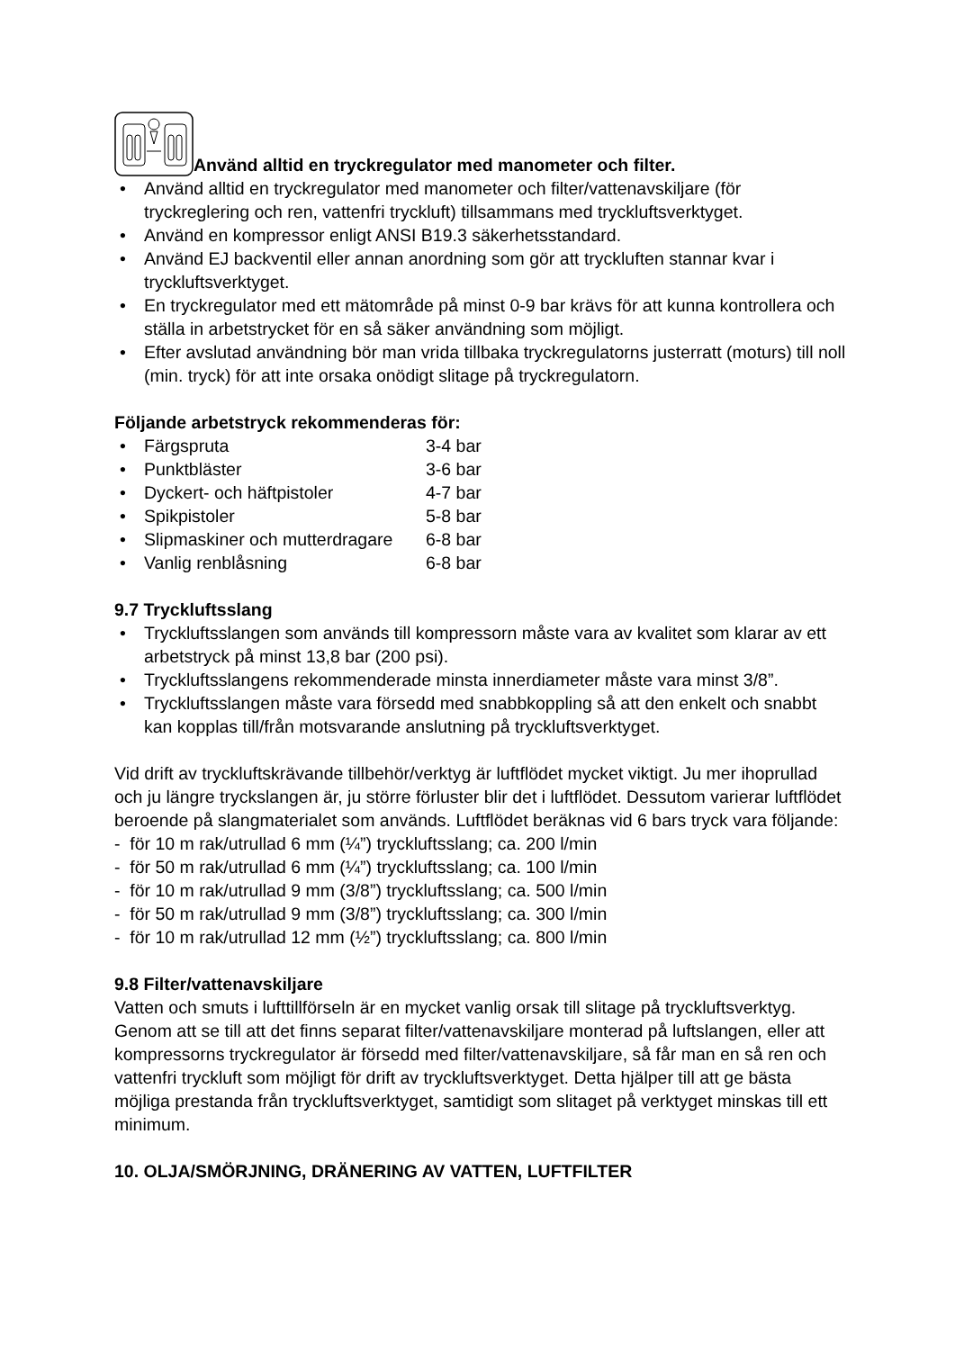Använd alltid en tryckregulator med manometer och filter.
• Använd alltid en tryckregulator med manometer och filter/vattenavskiljare (för tryckreglering och ren, vattenfri tryckluft) tillsammans med tryckluftsverktyget.
• Använd en kompressor enligt ANSI B19.3 säkerhetsstandard.
• Använd EJ backventil eller annan anordning som gör att tryckluften stannar kvar i tryckluftsverktyget.
• En tryckregulator med ett mätområde på minst 0-9 bar krävs för att kunna kontrollera och ställa in arbetstrycket för en så säker användning som möjligt.
• Efter avslutad användning bör man vrida tillbaka tryckregulatorns justerratt (moturs) till noll (min. tryck) för att inte orsaka onödigt slitage på tryckregulatorn.
Följande arbetstryck rekommenderas för:
•
Färgspruta 3-4 bar
•
Punktbläster 3-6 bar
•
Dyckert- och häftpistoler 4-7 bar
•
Spikpistoler 5-8 bar
•
Slipmaskiner och mutterdragare 6-8 bar
•
Vanlig renblåsning 6-8 bar
9.7 Tryckluftsslang
• Tryckluftsslangen som används till kompressorn måste vara av kvalitet som klarar av ett arbetstryck på minst 13,8 bar (200 psi).
• Tryckluftsslangens rekommenderade minsta innerdiameter måste vara minst 3/8”.
• Tryckluftsslangen måste vara försedd med snabbkoppling så att den enkelt och snabbt kan kopplas till/från motsvarande anslutning på tryckluftsverktyget.
Vid drift av tryckluftskrävande tillbehör/verktyg är luftflödet mycket viktigt. Ju mer ihoprullad och ju längre tryckslangen är, ju större förluster blir det i luftflödet. Dessutom varierar luftflödet beroende på slangmaterialet som används. Luftflödet beräknas vid 6 bars tryck vara följande:
- för 10 m rak/utrullad 6 mm (¼”) tryckluftsslang; ca. 200 l/min
- för 50 m rak/utrullad 6 mm (¼”) tryckluftsslang; ca. 100 l/min
- för 10 m rak/utrullad 9 mm (3/8”) tryckluftsslang; ca. 500 l/min
- för 50 m rak/utrullad 9 mm (3/8”) tryckluftsslang; ca. 300 l/min
- för 10 m rak/utrullad 12 mm (½”) tryckluftsslang; ca. 800 l/min
9.8 Filter/vattenavskiljare
Vatten och smuts i lufttillförseln är en mycket vanlig orsak till slitage på tryckluftsverktyg. Genom att se till att det finns separat filter/vattenavskiljare monterad på luftslangen, eller att kompressorns tryckregulator är försedd med filter/vattenavskiljare, så får man en så ren och vattenfri tryckluft som möjligt för drift av tryckluftsverktyget. Detta hjälper till att ge bästa möjliga prestanda från tryckluftsverktyget, samtidigt som slitaget på verktyget minskas till ett minimum.
10. OLJA/SMÖRJNING, DRÄNERING AV VATTEN, LUFTFILTER